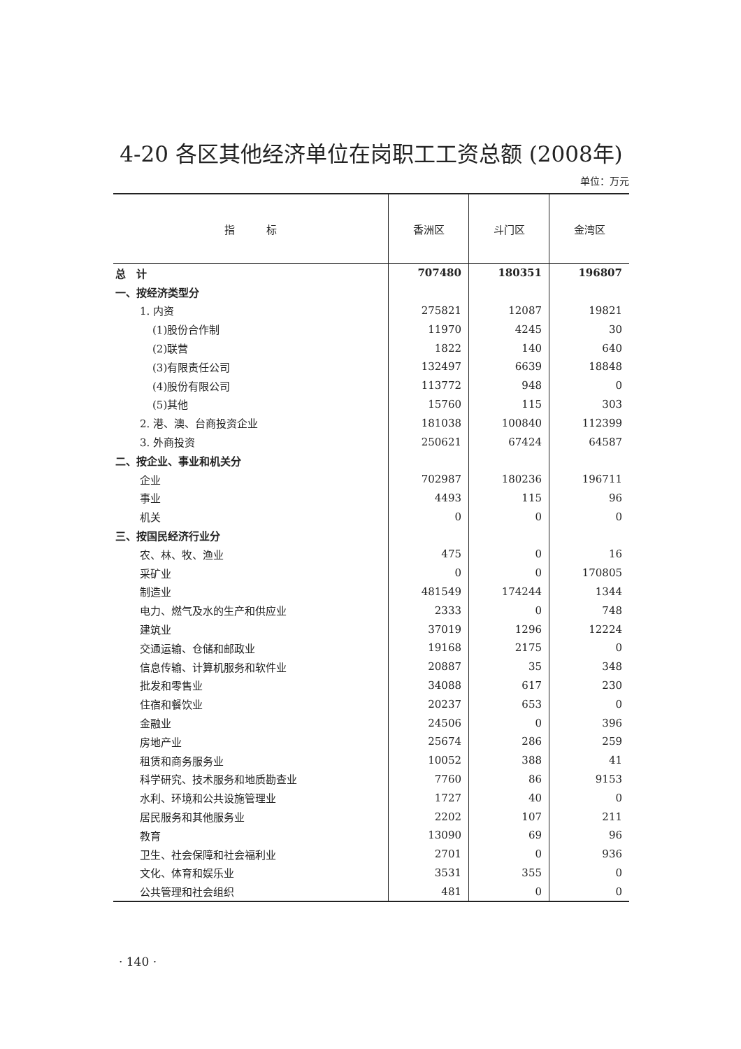4-20 各区其他经济单位在岗职工工资总额 (2008年)
单位：万元
| 指 标 | 香洲区 | 斗门区 | 金湾区 |
| --- | --- | --- | --- |
| 总 计 | 707480 | 180351 | 196807 |
| 一、按经济类型分 | | | |
| 1. 内资 | 275821 | 12087 | 19821 |
| (1)股份合作制 | 11970 | 4245 | 30 |
| (2)联营 | 1822 | 140 | 640 |
| (3)有限责任公司 | 132497 | 6639 | 18848 |
| (4)股份有限公司 | 113772 | 948 | 0 |
| (5)其他 | 15760 | 115 | 303 |
| 2. 港、澳、台商投资企业 | 181038 | 100840 | 112399 |
| 3. 外商投资 | 250621 | 67424 | 64587 |
| 二、按企业、事业和机关分 | | | |
| 企业 | 702987 | 180236 | 196711 |
| 事业 | 4493 | 115 | 96 |
| 机关 | 0 | 0 | 0 |
| 三、按国民经济行业分 | | | |
| 农、林、牧、渔业 | 475 | 0 | 16 |
| 采矿业 | 0 | 0 | 170805 |
| 制造业 | 481549 | 174244 | 1344 |
| 电力、燃气及水的生产和供应业 | 2333 | 0 | 748 |
| 建筑业 | 37019 | 1296 | 12224 |
| 交通运输、仓储和邮政业 | 19168 | 2175 | 0 |
| 信息传输、计算机服务和软件业 | 20887 | 35 | 348 |
| 批发和零售业 | 34088 | 617 | 230 |
| 住宿和餐饮业 | 20237 | 653 | 0 |
| 金融业 | 24506 | 0 | 396 |
| 房地产业 | 25674 | 286 | 259 |
| 租赁和商务服务业 | 10052 | 388 | 41 |
| 科学研究、技术服务和地质勘查业 | 7760 | 86 | 9153 |
| 水利、环境和公共设施管理业 | 1727 | 40 | 0 |
| 居民服务和其他服务业 | 2202 | 107 | 211 |
| 教育 | 13090 | 69 | 96 |
| 卫生、社会保障和社会福利业 | 2701 | 0 | 936 |
| 文化、体育和娱乐业 | 3531 | 355 | 0 |
| 公共管理和社会组织 | 481 | 0 | 0 |
· 140 ·